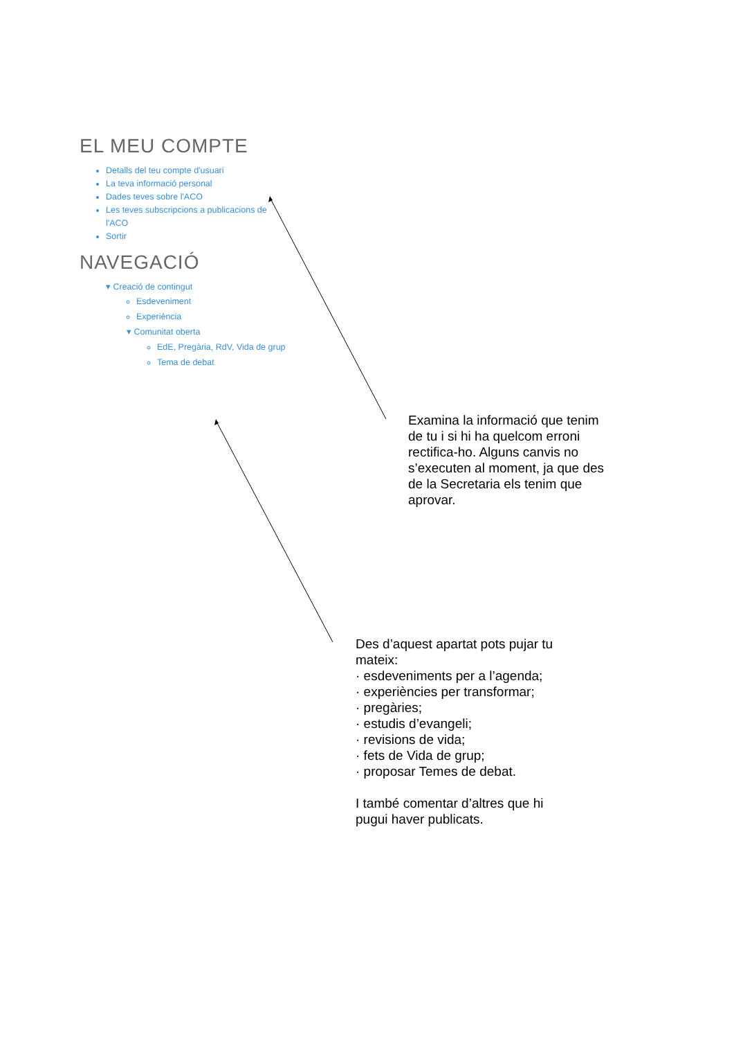EL MEU COMPTE
Detalls del teu compte d'usuari
La teva informació personal
Dades teves sobre l'ACO
Les teves subscripcions a publicacions de l'ACO
Sortir
NAVEGACIÓ
▾ Creació de contingut
Esdeveniment
Experiència
▾ Comunitat oberta
EdE, Pregària, RdV, Vida de grup
Tema de debat
Examina la informació que tenim de tu i si hi ha quelcom erroni rectifica-ho. Alguns canvis no s’executen al moment, ja que des de la Secretaria els tenim que aprovar.
Des d’aquest apartat pots pujar tu mateix:
· esdeveniments per a l’agenda;
· experiències per transformar;
· pregàries;
· estudis d’evangeli;
· revisions de vida;
· fets de Vida de grup;
· proposar Temes de debat.
I també comentar d’altres que hi pugui haver publicats.